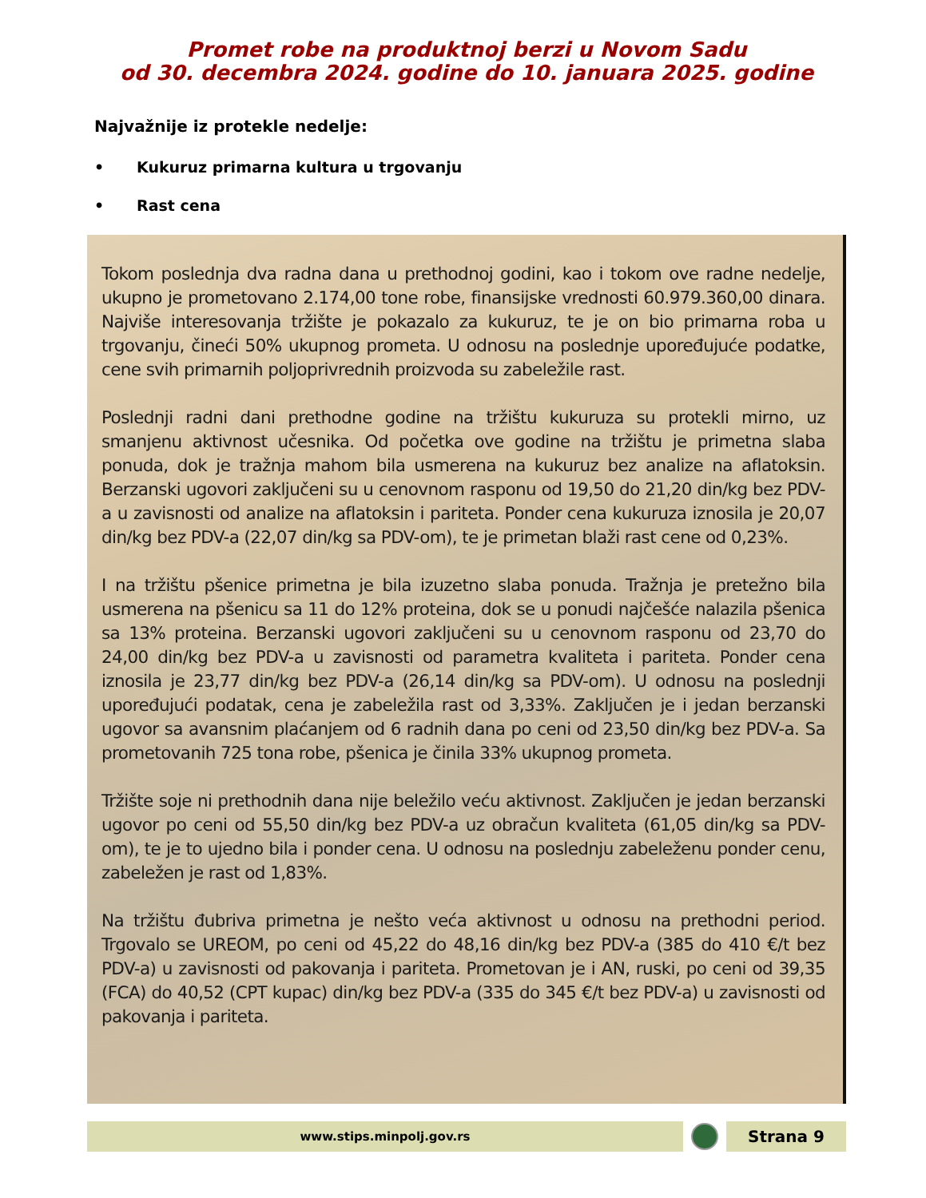Promet robe na produktnoj berzi u Novom Sadu
od 30. decembra 2024. godine do 10. januara 2025. godine
Najvažnije iz protekle nedelje:
• Kukuruz primarna kultura u trgovanju
• Rast cena
Tokom poslednja dva radna dana u prethodnoj godini, kao i tokom ove radne nedelje, ukupno je prometovano 2.174,00 tone robe, finansijske vrednosti 60.979.360,00 dinara. Najviše interesovanja tržište je pokazalo za kukuruz, te je on bio primarna roba u trgovanju, čineći 50% ukupnog prometa. U odnosu na poslednje upoređujuće podatke, cene svih primarnih poljoprivrednih proizvoda su zabeležile rast.
Poslednji radni dani prethodne godine na tržištu kukuruza su protekli mirno, uz smanjenu aktivnost učesnika. Od početka ove godine na tržištu je primetna slaba ponuda, dok je tražnja mahom bila usmerena na kukuruz bez analize na aflatoksin. Berzanski ugovori zaključeni su u cenovnom rasponu od 19,50 do 21,20 din/kg bez PDV-a u zavisnosti od analize na aflatoksin i pariteta. Ponder cena kukuruza iznosila je 20,07 din/kg bez PDV-a (22,07 din/kg sa PDV-om), te je primetan blaži rast cene od 0,23%.
I na tržištu pšenice primetna je bila izuzetno slaba ponuda. Tražnja je pretežno bila usmerena na pšenicu sa 11 do 12% proteina, dok se u ponudi najčešće nalazila pšenica sa 13% proteina. Berzanski ugovori zaključeni su u cenovnom rasponu od 23,70 do 24,00 din/kg bez PDV-a u zavisnosti od parametra kvaliteta i pariteta. Ponder cena iznosila je 23,77 din/kg bez PDV-a (26,14 din/kg sa PDV-om). U odnosu na poslednji upoređujući podatak, cena je zabeležila rast od 3,33%. Zaključen je i jedan berzanski ugovor sa avansnim plaćanjem od 6 radnih dana po ceni od 23,50 din/kg bez PDV-a. Sa prometovanih 725 tona robe, pšenica je činila 33% ukupnog prometa.
Tržište soje ni prethodnih dana nije beležilo veću aktivnost. Zaključen je jedan berzanski ugovor po ceni od 55,50 din/kg bez PDV-a uz obračun kvaliteta (61,05 din/kg sa PDV-om), te je to ujedno bila i ponder cena. U odnosu na poslednju zabeleženu ponder cenu, zabeležen je rast od 1,83%.
Na tržištu đubriva primetna je nešto veća aktivnost u odnosu na prethodni period. Trgovalo se UREOM, po ceni od 45,22 do 48,16 din/kg bez PDV-a (385 do 410 €/t bez PDV-a) u zavisnosti od pakovanja i pariteta. Prometovan je i AN, ruski, po ceni od 39,35 (FCA) do 40,52 (CPT kupac) din/kg bez PDV-a (335 do 345 €/t bez PDV-a) u zavisnosti od pakovanja i pariteta.
www.stips.minpolj.gov.rs
Strana 9